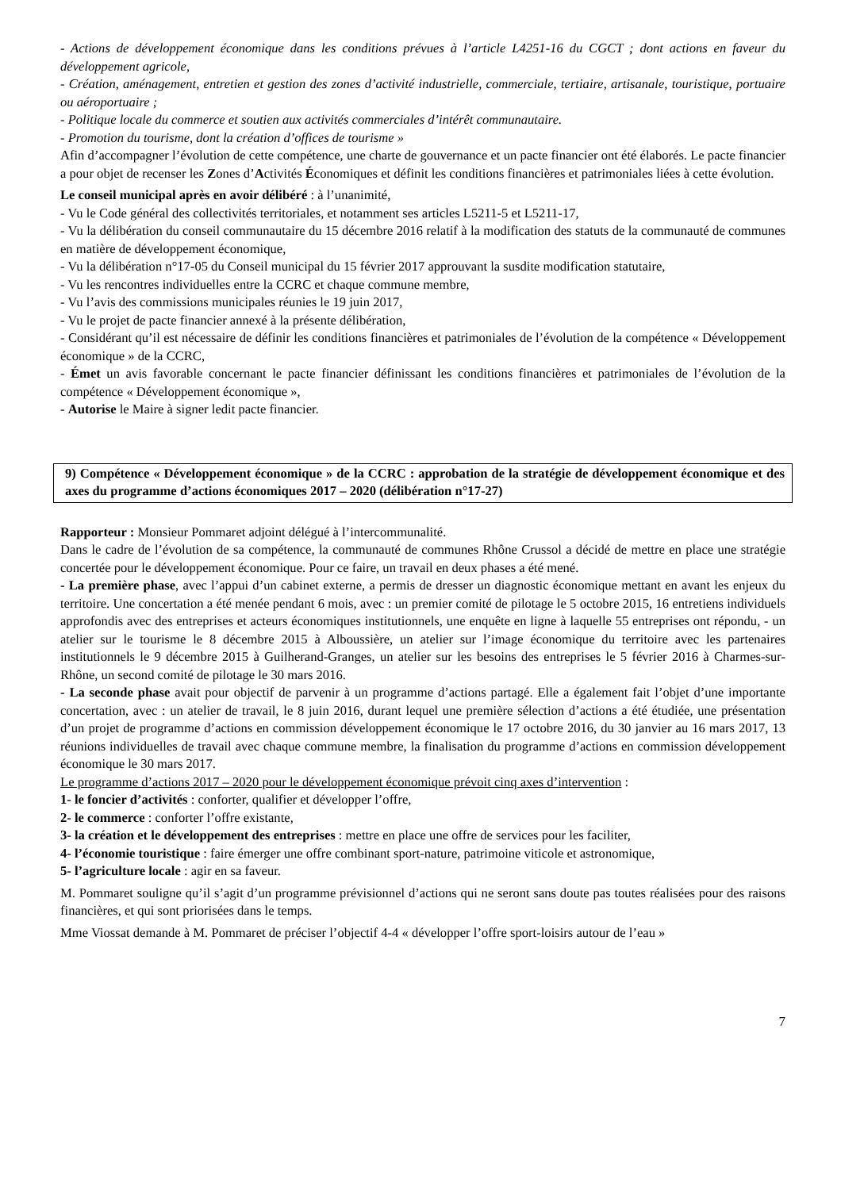- Actions de développement économique dans les conditions prévues à l’article L4251-16 du CGCT ; dont actions en faveur du développement agricole,
- Création, aménagement, entretien et gestion des zones d’activité industrielle, commerciale, tertiaire, artisanale, touristique, portuaire ou aéroportuaire ;
- Politique locale du commerce et soutien aux activités commerciales d’intérêt communautaire.
- Promotion du tourisme, dont la création d’offices de tourisme »
Afin d’accompagner l’évolution de cette compétence, une charte de gouvernance et un pacte financier ont été élaborés. Le pacte financier a pour objet de recenser les Zones d’Activités Économiques et définit les conditions financières et patrimoniales liées à cette évolution.
Le conseil municipal après en avoir délibéré : à l’unanimité,
- Vu le Code général des collectivités territoriales, et notamment ses articles L5211-5 et L5211-17,
- Vu la délibération du conseil communautaire du 15 décembre 2016 relatif à la modification des statuts de la communauté de communes en matière de développement économique,
- Vu la délibération n°17-05 du Conseil municipal du 15 février 2017 approuvant la susdite modification statutaire,
- Vu les rencontres individuelles entre la CCRC et chaque commune membre,
- Vu l’avis des commissions municipales réunies le 19 juin 2017,
- Vu le projet de pacte financier annexé à la présente délibération,
- Considérant qu’il est nécessaire de définir les conditions financières et patrimoniales de l’évolution de la compétence « Développement économique » de la CCRC,
- Émet un avis favorable concernant le pacte financier définissant les conditions financières et patrimoniales de l’évolution de la compétence « Développement économique »,
- Autorise le Maire à signer ledit pacte financier.
9) Compétence « Développement économique » de la CCRC : approbation de la stratégie de développement économique et des axes du programme d’actions économiques 2017 – 2020 (délibération n°17-27)
Rapporteur : Monsieur Pommaret adjoint délégué à l’intercommunalité.
Dans le cadre de l’évolution de sa compétence, la communauté de communes Rhône Crussol a décidé de mettre en place une stratégie concertée pour le développement économique. Pour ce faire, un travail en deux phases a été mené.
- La première phase, avec l’appui d’un cabinet externe, a permis de dresser un diagnostic économique mettant en avant les enjeux du territoire. Une concertation a été menée pendant 6 mois, avec : un premier comité de pilotage le 5 octobre 2015, 16 entretiens individuels approfondis avec des entreprises et acteurs économiques institutionnels, une enquête en ligne à laquelle 55 entreprises ont répondu, - un atelier sur le tourisme le 8 décembre 2015 à Alboussière, un atelier sur l’image économique du territoire avec les partenaires institutionnels le 9 décembre 2015 à Guilherand-Granges, un atelier sur les besoins des entreprises le 5 février 2016 à Charmes-sur-Rhône, un second comité de pilotage le 30 mars 2016.
- La seconde phase avait pour objectif de parvenir à un programme d’actions partagé. Elle a également fait l’objet d’une importante concertation, avec : un atelier de travail, le 8 juin 2016, durant lequel une première sélection d’actions a été étudiée, une présentation d’un projet de programme d’actions en commission développement économique le 17 octobre 2016, du 30 janvier au 16 mars 2017, 13 réunions individuelles de travail avec chaque commune membre, la finalisation du programme d’actions en commission développement économique le 30 mars 2017.
Le programme d’actions 2017 – 2020 pour le développement économique prévoit cinq axes d’intervention :
1- le foncier d’activités : conforter, qualifier et développer l’offre,
2- le commerce : conforter l’offre existante,
3- la création et le développement des entreprises : mettre en place une offre de services pour les faciliter,
4- l’économie touristique : faire émerger une offre combinant sport-nature, patrimoine viticole et astronomique,
5- l’agriculture locale : agir en sa faveur.
M. Pommaret souligne qu’il s’agit d’un programme prévisionnel d’actions qui ne seront sans doute pas toutes réalisées pour des raisons financières, et qui sont priorisées dans le temps.
Mme Viossat demande à M. Pommaret de préciser l’objectif 4-4 « développer l’offre sport-loisirs autour de l’eau »
7